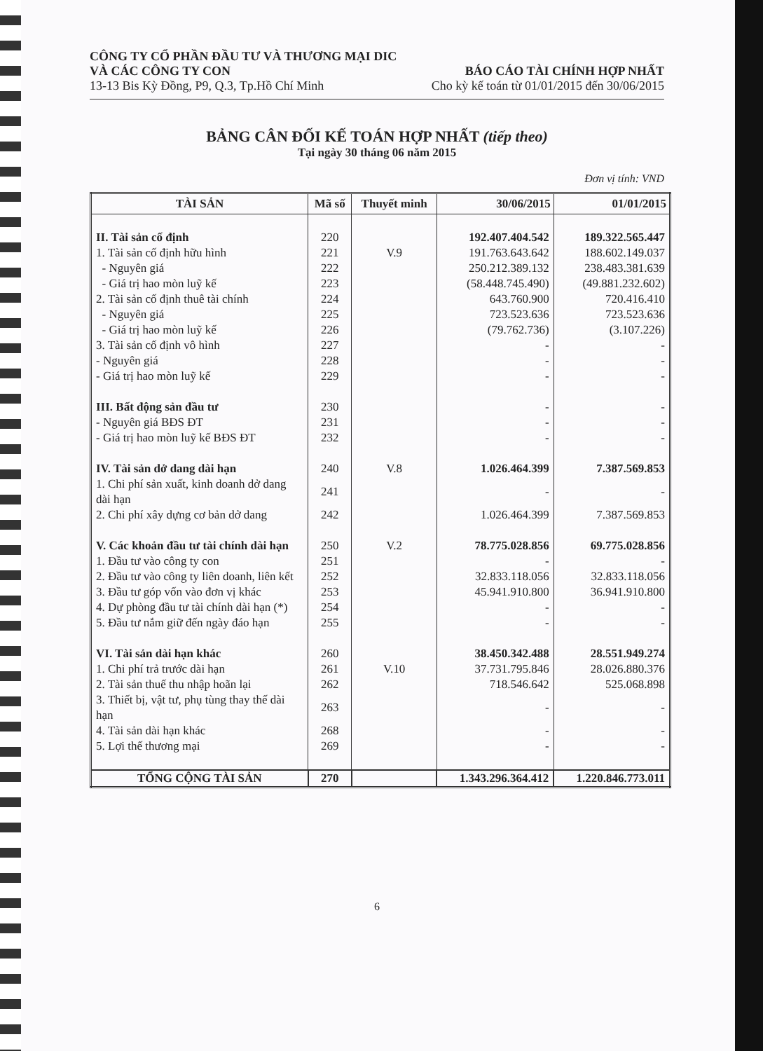CÔNG TY CỔ PHẦN ĐẦU TƯ VÀ THƯƠNG MẠI DIC
VÀ CÁC CÔNG TY CON BÁO CÁO TÀI CHÍNH HỢP NHẤT
13-13 Bis Kỳ Đồng, P9, Q.3, Tp.Hồ Chí Minh Cho kỳ kế toán từ 01/01/2015 đến 30/06/2015
BẢNG CÂN ĐỐI KẾ TOÁN HỢP NHẤT (tiếp theo)
Tại ngày 30 tháng 06 năm 2015
Đơn vị tính: VND
| TÀI SẢN | Mã số | Thuyết minh | 30/06/2015 | 01/01/2015 |
| --- | --- | --- | --- | --- |
| II. Tài sản cố định | 220 | | 192.407.404.542 | 189.322.565.447 |
| 1. Tài sản cố định hữu hình | 221 | V.9 | 191.763.643.642 | 188.602.149.037 |
| - Nguyên giá | 222 | | 250.212.389.132 | 238.483.381.639 |
| - Giá trị hao mòn luỹ kế | 223 | | (58.448.745.490) | (49.881.232.602) |
| 2. Tài sản cố định thuê tài chính | 224 | | 643.760.900 | 720.416.410 |
| - Nguyên giá | 225 | | 723.523.636 | 723.523.636 |
| - Giá trị hao mòn luỹ kế | 226 | | (79.762.736) | (3.107.226) |
| 3. Tài sản cố định vô hình | 227 | | - | - |
| - Nguyên giá | 228 | | - | - |
| - Giá trị hao mòn luỹ kế | 229 | | - | - |
| III. Bất động sản đầu tư | 230 | | - | - |
| - Nguyên giá BĐS ĐT | 231 | | - | - |
| - Giá trị hao mòn luỹ kế BĐS ĐT | 232 | | - | - |
| IV. Tài sản dở dang dài hạn | 240 | V.8 | 1.026.464.399 | 7.387.569.853 |
| 1. Chi phí sản xuất, kinh doanh dở dang dài hạn | 241 | | - | - |
| 2. Chi phí xây dựng cơ bản dở dang | 242 | | 1.026.464.399 | 7.387.569.853 |
| V. Các khoản đầu tư tài chính dài hạn | 250 | V.2 | 78.775.028.856 | 69.775.028.856 |
| 1. Đầu tư vào công ty con | 251 | | - | - |
| 2. Đầu tư vào công ty liên doanh, liên kết | 252 | | 32.833.118.056 | 32.833.118.056 |
| 3. Đầu tư góp vốn vào đơn vị khác | 253 | | 45.941.910.800 | 36.941.910.800 |
| 4. Dự phòng đầu tư tài chính dài hạn (*) | 254 | | - | - |
| 5. Đầu tư nắm giữ đến ngày đáo hạn | 255 | | - | - |
| VI. Tài sản dài hạn khác | 260 | | 38.450.342.488 | 28.551.949.274 |
| 1. Chi phí trả trước dài hạn | 261 | V.10 | 37.731.795.846 | 28.026.880.376 |
| 2. Tài sản thuế thu nhập hoãn lại | 262 | | 718.546.642 | 525.068.898 |
| 3. Thiết bị, vật tư, phụ tùng thay thế dài hạn | 263 | | - | - |
| 4. Tài sản dài hạn khác | 268 | | - | - |
| 5. Lợi thế thương mại | 269 | | - | - |
| TỔNG CỘNG TÀI SẢN | 270 | | 1.343.296.364.412 | 1.220.846.773.011 |
6